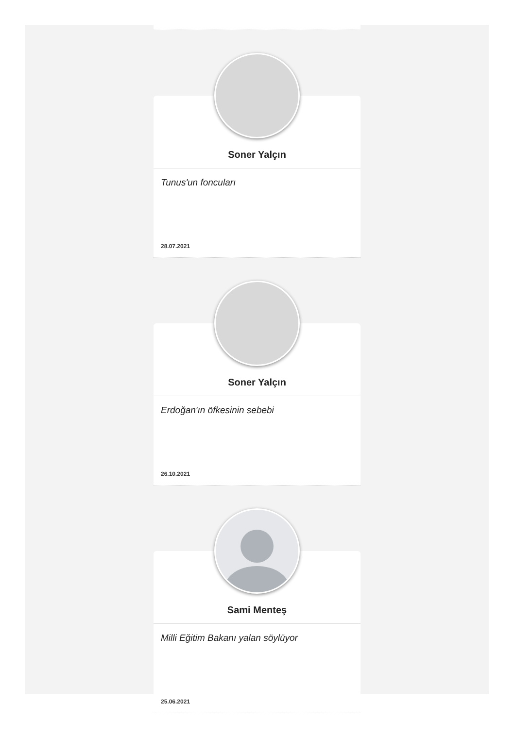Soner Yalçın
Tunus'un foncuları
28.07.2021
Soner Yalçın
Erdoğan'ın öfkesinin sebebi
26.10.2021
Sami Menteş
Milli Eğitim Bakanı yalan söylüyor
25.06.2021